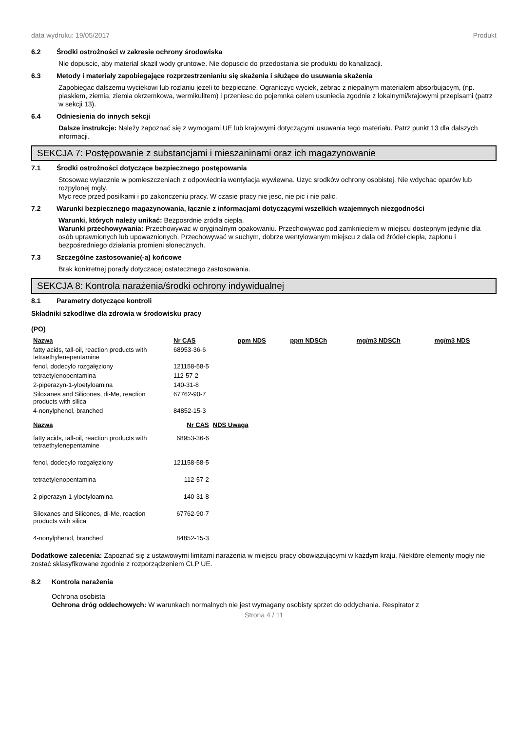data wydruku: 19/05/2017 Produkt
6.2 Środki ostrożności w zakresie ochrony środowiska
Nie dopuscic, aby material skazil wody gruntowe. Nie dopuscic do przedostania sie produktu do kanalizacji.
6.3 Metody i materiały zapobiegające rozprzestrzenianiu się skażenia i służące do usuwania skażenia
Zapobiegac dalszemu wyciekowi lub rozlaniu jezeli to bezpieczne. Ograniczyc wyciek, zebrac z niepalnym materialem absorbujacym, (np. piaskiem, ziemia, ziemia okrzemkowa, wermikulitem) i przeniesc do pojemnka celem usuniecia zgodnie z lokalnymi/krajowymi przepisami (patrz w sekcji 13).
6.4 Odniesienia do innych sekcji
Dalsze instrukcje: Należy zapoznać się z wymogami UE lub krajowymi dotyczącymi usuwania tego materiału. Patrz punkt 13 dla dalszych informacji.
SEKCJA 7: Postępowanie z substancjami i mieszaninami oraz ich magazynowanie
7.1 Środki ostrożności dotyczące bezpiecznego postępowania
Stosowac wylacznie w pomieszczeniach z odpowiednia wentylacja wywiewna. Uzyc srodków ochrony osobistej. Nie wdychac oparów lub rozpylonej mgly.
Myc rece przed posilkami i po zakonczeniu pracy. W czasie pracy nie jesc, nie pic i nie palic.
7.2 Warunki bezpiecznego magazynowania, łącznie z informacjami dotyczącymi wszelkich wzajemnych niezgodności
Warunki, których należy unikać: Bezposrdnie zródla ciepla.
Warunki przechowywania: Przechowywac w oryginalnym opakowaniu. Przechowywac pod zamknieciem w miejscu dostepnym jedynie dla osób uprawnionych lub upowaznionych. Przechowywać w suchym, dobrze wentylowanym miejscu z dala od źródeł ciepła, zapłonu i bezpośredniego działania promieni słonecznych.
7.3 Szczególne zastosowanie(-a) końcowe
Brak konkretnej porady dotyczacej ostatecznego zastosowania.
SEKCJA 8: Kontrola narażenia/środki ochrony indywidualnej
8.1 Parametry dotyczące kontroli
Składniki szkodliwe dla zdrowia w środowisku pracy
(PO)
| Nazwa | Nr CAS | ppm NDS | ppm NDSCh | mg/m3 NDSCh | mg/m3 NDS |
| --- | --- | --- | --- | --- | --- |
| fatty acids, tall-oil, reaction products with tetraethylenepentamine | 68953-36-6 | | | | |
| fenol, dodecylo rozgałęziony | 121158-58-5 | | | | |
| tetraetylenopentamina | 112-57-2 | | | | |
| 2-piperazyn-1-yloetyloamina | 140-31-8 | | | | |
| Siloxanes and Silicones, di-Me, reaction products with silica | 67762-90-7 | | | | |
| 4-nonylphenol, branched | 84852-15-3 | | | | |
| Nazwa | Nr CAS | NDS Uwaga |
| --- | --- | --- |
| fatty acids, tall-oil, reaction products with tetraethylenepentamine | 68953-36-6 | |
| fenol, dodecylo rozgałęziony | 121158-58-5 | |
| tetraetylenopentamina | 112-57-2 | |
| 2-piperazyn-1-yloetyloamina | 140-31-8 | |
| Siloxanes and Silicones, di-Me, reaction products with silica | 67762-90-7 | |
| 4-nonylphenol, branched | 84852-15-3 | |
Dodatkowe zalecenia: Zapoznać się z ustawowymi limitami narażenia w miejscu pracy obowiązującymi w każdym kraju. Niektóre elementy mogły nie zostać sklasyfikowane zgodnie z rozporządzeniem CLP UE.
8.2 Kontrola narażenia
Ochrona osobista
Ochrona dróg oddechowych: W warunkach normalnych nie jest wymagany osobisty sprzet do oddychania. Respirator z
Strona 4 / 11